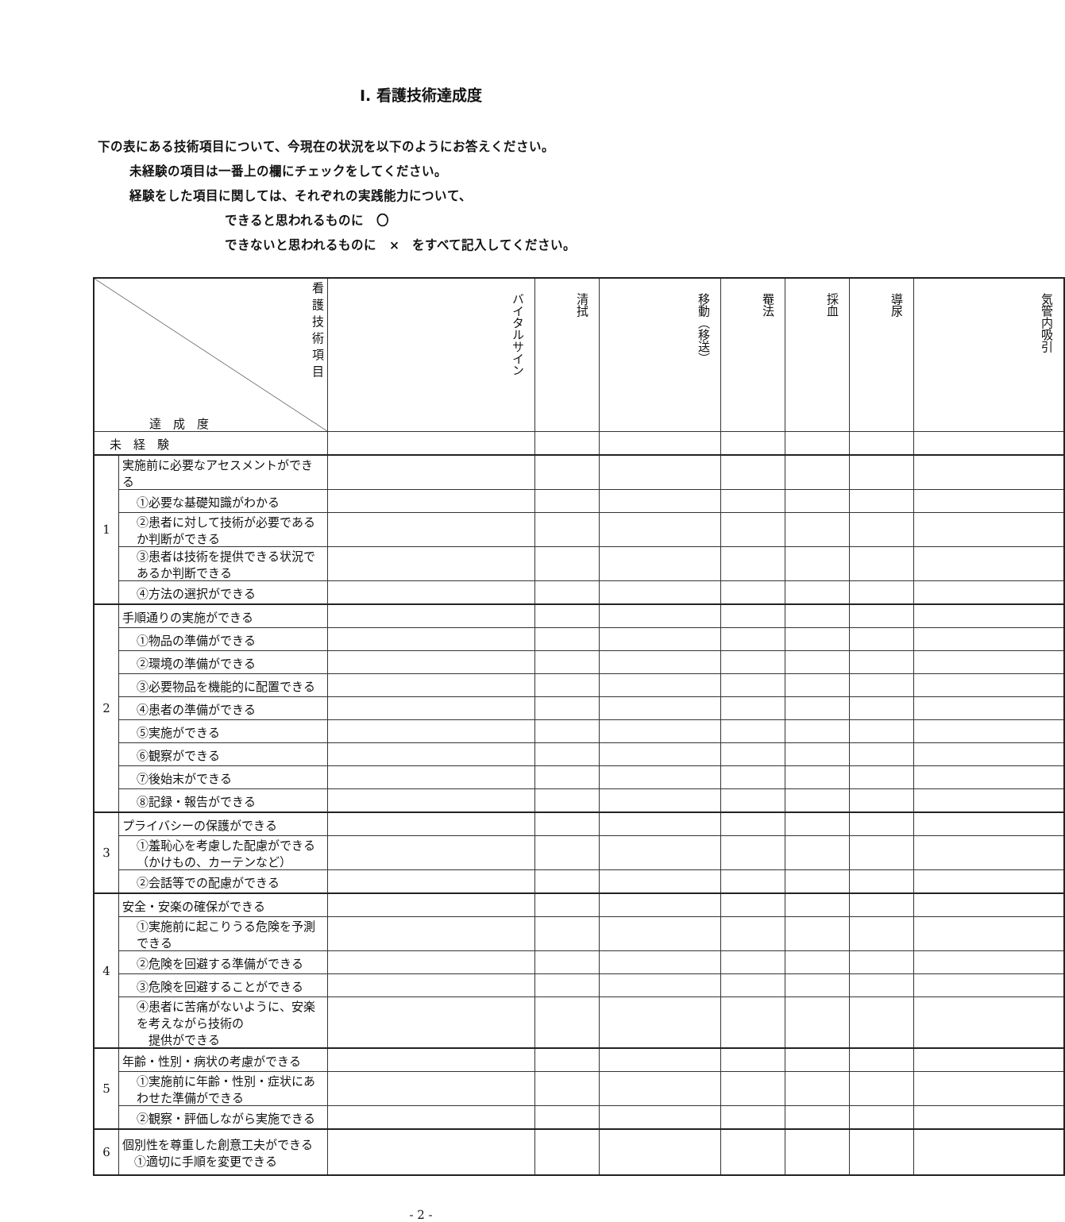Ⅰ. 看護技術達成度
下の表にある技術項目について、今現在の状況を以下のようにお答えください。
未経験の項目は一番上の欄にチェックをしてください。
経験をした項目に関しては、それぞれの実践能力について、
できると思われるものに　〇
できないと思われるものに　×　をすべて記入してください。
| 看護技術項目 達 成 度 | | バイタルサイン | 清拭 | 移動（移送） | 罨法 | 採血 | 導尿 | 気管内吸引 |
| 未 経 験 | | | | | | | | |
| 1 | 実施前に必要なアセスメントができる | | | | | | | |
| | ①必要な基礎知識がわかる | | | | | | | |
| | ②患者に対して技術が必要であるか判断ができる | | | | | | | |
| | ③患者は技術を提供できる状況であるか判断できる | | | | | | | |
| | ④方法の選択ができる | | | | | | | |
| 2 | 手順通りの実施ができる | | | | | | | |
| | ①物品の準備ができる | | | | | | | |
| | ②環境の準備ができる | | | | | | | |
| | ③必要物品を機能的に配置できる | | | | | | | |
| | ④患者の準備ができる | | | | | | | |
| | ⑤実施ができる | | | | | | | |
| | ⑥観察ができる | | | | | | | |
| | ⑦後始末ができる | | | | | | | |
| | ⑧記録・報告ができる | | | | | | | |
| 3 | プライバシーの保護ができる | | | | | | | |
| | ①羞恥心を考慮した配慮ができる（かけもの、カーテンなど） | | | | | | | |
| | ②会話等での配慮ができる | | | | | | | |
| 4 | 安全・安楽の確保ができる | | | | | | | |
| | ①実施前に起こりうる危険を予測できる | | | | | | | |
| | ②危険を回避する準備ができる | | | | | | | |
| | ③危険を回避することができる | | | | | | | |
| | ④患者に苦痛がないように、安楽を考えながら技術の 提供ができる | | | | | | | |
| 5 | 年齢・性別・病状の考慮ができる | | | | | | | |
| | ①実施前に年齢・性別・症状にあわせた準備ができる | | | | | | | |
| | ②観察・評価しながら実施できる | | | | | | | |
| 6 | 個別性を尊重した創意工夫ができる ①適切に手順を変更できる | | | | | | | |
- 2 -